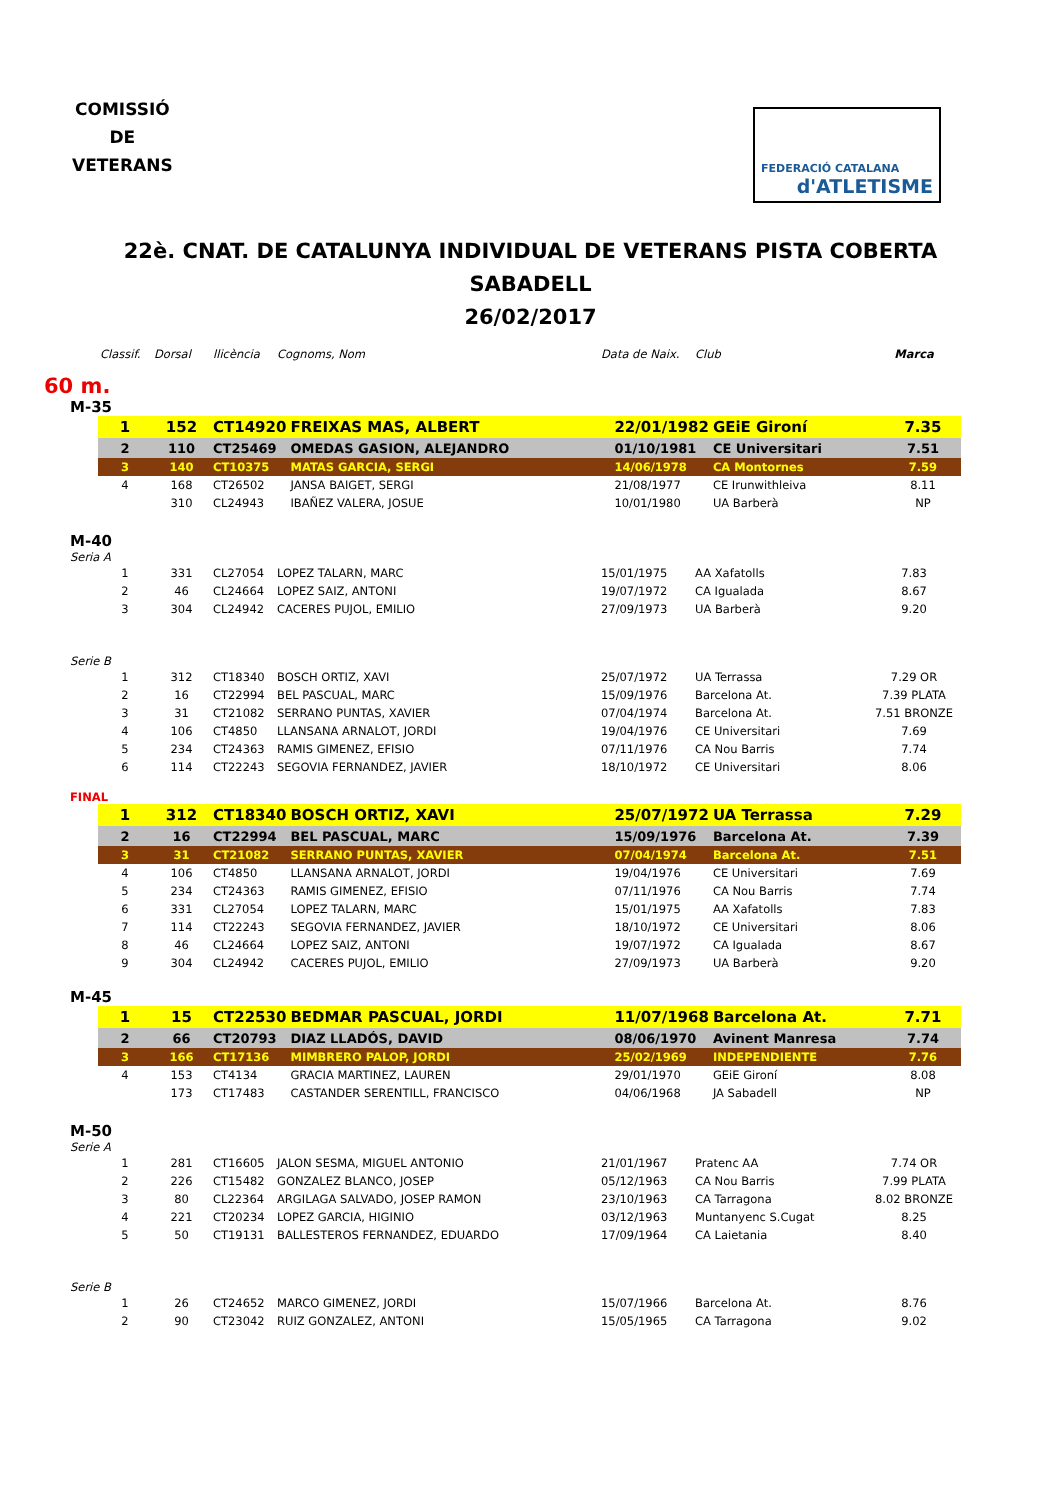COMISSIÓ
DE
VETERANS
FEDERACIÓ CATALANA
d'ATLETISME
22è. CNAT. DE CATALUNYA INDIVIDUAL DE VETERANS PISTA COBERTA
SABADELL
26/02/2017
| Classif. | Dorsal | llicència | Cognoms, Nom | Data de Naix. | Club | Marca |
| --- | --- | --- | --- | --- | --- | --- |
60 m.
M-35
| 1 | 152 | CT14920 | FREIXAS MAS, ALBERT | 22/01/1982 | GEiE Gironí | 7.35 |
| 2 | 110 | CT25469 | OMEDAS GASION, ALEJANDRO | 01/10/1981 | CE Universitari | 7.51 |
| 3 | 140 | CT10375 | MATAS GARCIA, SERGI | 14/06/1978 | CA Montornes | 7.59 |
| 4 | 168 | CT26502 | JANSA BAIGET, SERGI | 21/08/1977 | CE Irunwithleiva | 8.11 |
| | 310 | CL24943 | IBAÑEZ VALERA, JOSUE | 10/01/1980 | UA Barberà | NP |
M-40
Seria A
| 1 | 331 | CL27054 | LOPEZ TALARN, MARC | 15/01/1975 | AA Xafatolls | 7.83 |
| 2 | 46 | CL24664 | LOPEZ SAIZ, ANTONI | 19/07/1972 | CA Igualada | 8.67 |
| 3 | 304 | CL24942 | CACERES PUJOL, EMILIO | 27/09/1973 | UA Barberà | 9.20 |
Serie B
| 1 | 312 | CT18340 | BOSCH ORTIZ, XAVI | 25/07/1972 | UA Terrassa | 7.29 OR |
| 2 | 16 | CT22994 | BEL PASCUAL, MARC | 15/09/1976 | Barcelona At. | 7.39 PLATA |
| 3 | 31 | CT21082 | SERRANO PUNTAS, XAVIER | 07/04/1974 | Barcelona At. | 7.51 BRONZE |
| 4 | 106 | CT4850 | LLANSANA ARNALOT, JORDI | 19/04/1976 | CE Universitari | 7.69 |
| 5 | 234 | CT24363 | RAMIS GIMENEZ, EFISIO | 07/11/1976 | CA Nou Barris | 7.74 |
| 6 | 114 | CT22243 | SEGOVIA FERNANDEZ, JAVIER | 18/10/1972 | CE Universitari | 8.06 |
FINAL
| 1 | 312 | CT18340 | BOSCH ORTIZ, XAVI | 25/07/1972 | UA Terrassa | 7.29 |
| 2 | 16 | CT22994 | BEL PASCUAL, MARC | 15/09/1976 | Barcelona At. | 7.39 |
| 3 | 31 | CT21082 | SERRANO PUNTAS, XAVIER | 07/04/1974 | Barcelona At. | 7.51 |
| 4 | 106 | CT4850 | LLANSANA ARNALOT, JORDI | 19/04/1976 | CE Universitari | 7.69 |
| 5 | 234 | CT24363 | RAMIS GIMENEZ, EFISIO | 07/11/1976 | CA Nou Barris | 7.74 |
| 6 | 331 | CL27054 | LOPEZ TALARN, MARC | 15/01/1975 | AA Xafatolls | 7.83 |
| 7 | 114 | CT22243 | SEGOVIA FERNANDEZ, JAVIER | 18/10/1972 | CE Universitari | 8.06 |
| 8 | 46 | CL24664 | LOPEZ SAIZ, ANTONI | 19/07/1972 | CA Igualada | 8.67 |
| 9 | 304 | CL24942 | CACERES PUJOL, EMILIO | 27/09/1973 | UA Barberà | 9.20 |
M-45
| 1 | 15 | CT22530 | BEDMAR PASCUAL, JORDI | 11/07/1968 | Barcelona At. | 7.71 |
| 2 | 66 | CT20793 | DIAZ LLADÓS, DAVID | 08/06/1970 | Avinent Manresa | 7.74 |
| 3 | 166 | CT17136 | MIMBRERO PALOP, JORDI | 25/02/1969 | INDEPENDIENTE | 7.76 |
| 4 | 153 | CT4134 | GRACIA MARTINEZ, LAUREN | 29/01/1970 | GEiE Gironí | 8.08 |
| | 173 | CT17483 | CASTANDER SERENTILL, FRANCISCO | 04/06/1968 | JA Sabadell | NP |
M-50
Serie A
| 1 | 281 | CT16605 | JALON SESMA, MIGUEL ANTONIO | 21/01/1967 | Pratenc AA | 7.74 OR |
| 2 | 226 | CT15482 | GONZALEZ BLANCO, JOSEP | 05/12/1963 | CA Nou Barris | 7.99 PLATA |
| 3 | 80 | CL22364 | ARGILAGA SALVADO, JOSEP RAMON | 23/10/1963 | CA Tarragona | 8.02 BRONZE |
| 4 | 221 | CT20234 | LOPEZ GARCIA, HIGINIO | 03/12/1963 | Muntanyenc S.Cugat | 8.25 |
| 5 | 50 | CT19131 | BALLESTEROS FERNANDEZ, EDUARDO | 17/09/1964 | CA Laietania | 8.40 |
Serie B
| 1 | 26 | CT24652 | MARCO GIMENEZ, JORDI | 15/07/1966 | Barcelona At. | 8.76 |
| 2 | 90 | CT23042 | RUIZ GONZALEZ, ANTONI | 15/05/1965 | CA Tarragona | 9.02 |